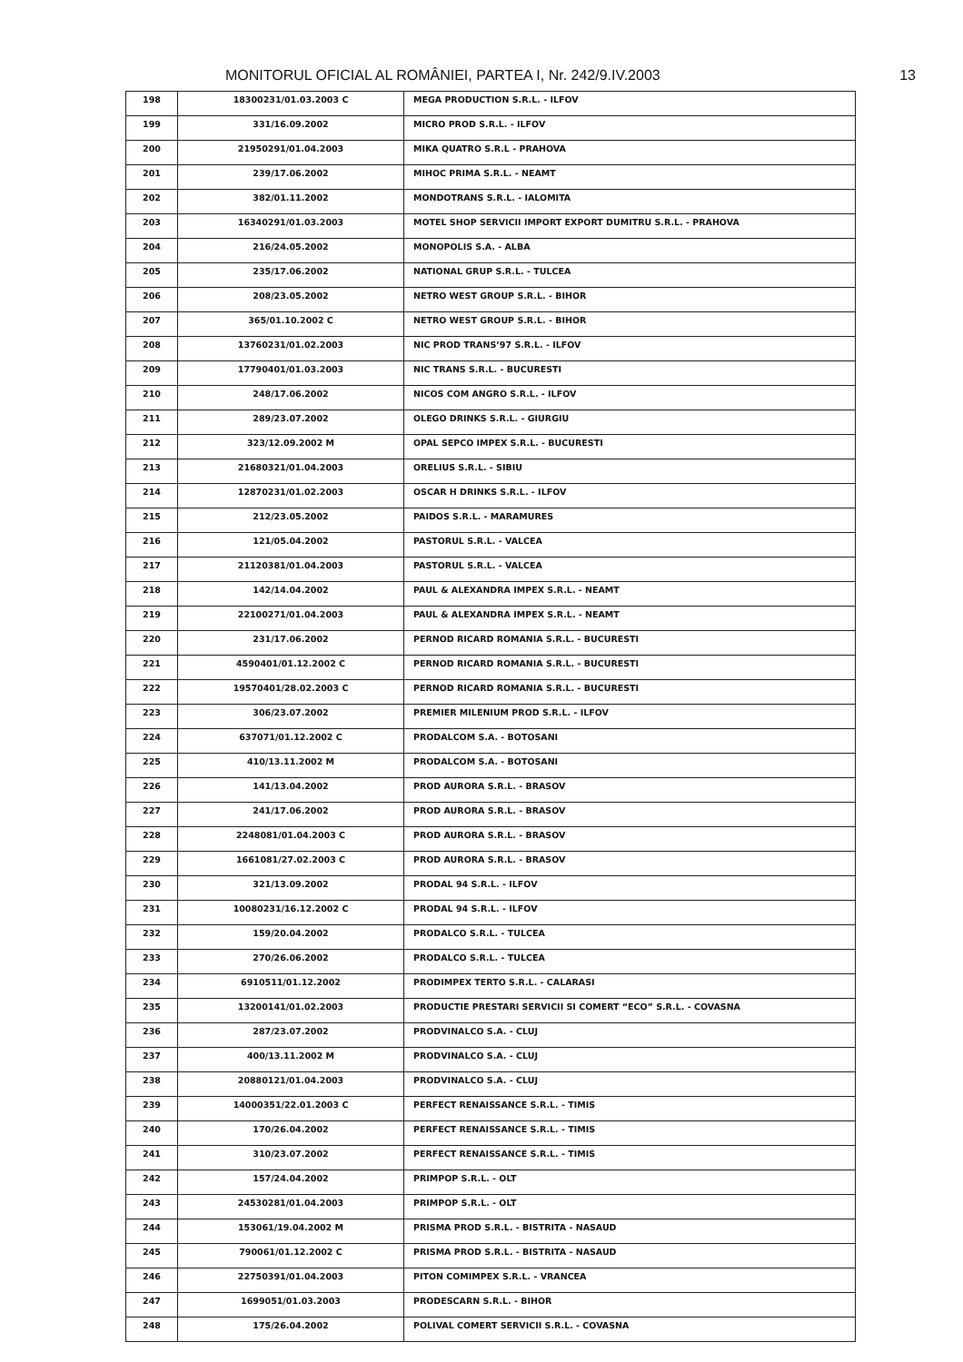MONITORUL OFICIAL AL ROMÂNIEI, PARTEA I, Nr. 242/9.IV.2003 13
| 198 | 18300231/01.03.2003 C | MEGA PRODUCTION S.R.L. - ILFOV |
| 199 | 331/16.09.2002 | MICRO PROD S.R.L. - ILFOV |
| 200 | 21950291/01.04.2003 | MIKA QUATRO S.R.L - PRAHOVA |
| 201 | 239/17.06.2002 | MIHOC PRIMA S.R.L. - NEAMT |
| 202 | 382/01.11.2002 | MONDOTRANS S.R.L. - IALOMITA |
| 203 | 16340291/01.03.2003 | MOTEL SHOP SERVICII IMPORT EXPORT DUMITRU S.R.L. - PRAHOVA |
| 204 | 216/24.05.2002 | MONOPOLIS S.A. - ALBA |
| 205 | 235/17.06.2002 | NATIONAL GRUP S.R.L. - TULCEA |
| 206 | 208/23.05.2002 | NETRO WEST GROUP S.R.L. - BIHOR |
| 207 | 365/01.10.2002 C | NETRO WEST GROUP S.R.L. - BIHOR |
| 208 | 13760231/01.02.2003 | NIC PROD TRANS’97 S.R.L. - ILFOV |
| 209 | 17790401/01.03.2003 | NIC TRANS S.R.L. - BUCURESTI |
| 210 | 248/17.06.2002 | NICOS COM ANGRO S.R.L. - ILFOV |
| 211 | 289/23.07.2002 | OLEGO DRINKS S.R.L. - GIURGIU |
| 212 | 323/12.09.2002 M | OPAL SEPCO IMPEX S.R.L. - BUCURESTI |
| 213 | 21680321/01.04.2003 | ORELIUS S.R.L. - SIBIU |
| 214 | 12870231/01.02.2003 | OSCAR H DRINKS S.R.L. - ILFOV |
| 215 | 212/23.05.2002 | PAIDOS S.R.L. - MARAMURES |
| 216 | 121/05.04.2002 | PASTORUL S.R.L. - VALCEA |
| 217 | 21120381/01.04.2003 | PASTORUL S.R.L. - VALCEA |
| 218 | 142/14.04.2002 | PAUL & ALEXANDRA IMPEX S.R.L. - NEAMT |
| 219 | 22100271/01.04.2003 | PAUL & ALEXANDRA IMPEX S.R.L. - NEAMT |
| 220 | 231/17.06.2002 | PERNOD RICARD ROMANIA S.R.L. - BUCURESTI |
| 221 | 4590401/01.12.2002 C | PERNOD RICARD ROMANIA S.R.L. - BUCURESTI |
| 222 | 19570401/28.02.2003 C | PERNOD RICARD ROMANIA S.R.L. - BUCURESTI |
| 223 | 306/23.07.2002 | PREMIER MILENIUM PROD S.R.L. - ILFOV |
| 224 | 637071/01.12.2002 C | PRODALCOM S.A. - BOTOSANI |
| 225 | 410/13.11.2002 M | PRODALCOM S.A. - BOTOSANI |
| 226 | 141/13.04.2002 | PROD AURORA S.R.L. - BRASOV |
| 227 | 241/17.06.2002 | PROD AURORA S.R.L. - BRASOV |
| 228 | 2248081/01.04.2003 C | PROD AURORA S.R.L. - BRASOV |
| 229 | 1661081/27.02.2003 C | PROD AURORA S.R.L. - BRASOV |
| 230 | 321/13.09.2002 | PRODAL 94 S.R.L. - ILFOV |
| 231 | 10080231/16.12.2002 C | PRODAL 94 S.R.L. - ILFOV |
| 232 | 159/20.04.2002 | PRODALCO S.R.L. - TULCEA |
| 233 | 270/26.06.2002 | PRODALCO S.R.L. - TULCEA |
| 234 | 6910511/01.12.2002 | PRODIMPEX TERTO S.R.L. - CALARASI |
| 235 | 13200141/01.02.2003 | PRODUCTIE PRESTARI SERVICII SI COMERT “ECO” S.R.L. - COVASNA |
| 236 | 287/23.07.2002 | PRODVINALCO S.A. - CLUJ |
| 237 | 400/13.11.2002 M | PRODVINALCO S.A. - CLUJ |
| 238 | 20880121/01.04.2003 | PRODVINALCO S.A. - CLUJ |
| 239 | 14000351/22.01.2003 C | PERFECT RENAISSANCE S.R.L. - TIMIS |
| 240 | 170/26.04.2002 | PERFECT RENAISSANCE S.R.L. - TIMIS |
| 241 | 310/23.07.2002 | PERFECT RENAISSANCE S.R.L. - TIMIS |
| 242 | 157/24.04.2002 | PRIMPOP S.R.L. - OLT |
| 243 | 24530281/01.04.2003 | PRIMPOP S.R.L. - OLT |
| 244 | 153061/19.04.2002 M | PRISMA PROD S.R.L. - BISTRITA - NASAUD |
| 245 | 790061/01.12.2002 C | PRISMA PROD S.R.L. - BISTRITA - NASAUD |
| 246 | 22750391/01.04.2003 | PITON COMIMPEX S.R.L. - VRANCEA |
| 247 | 1699051/01.03.2003 | PRODESCARN S.R.L. - BIHOR |
| 248 | 175/26.04.2002 | POLIVAL COMERT SERVICII S.R.L. - COVASNA |